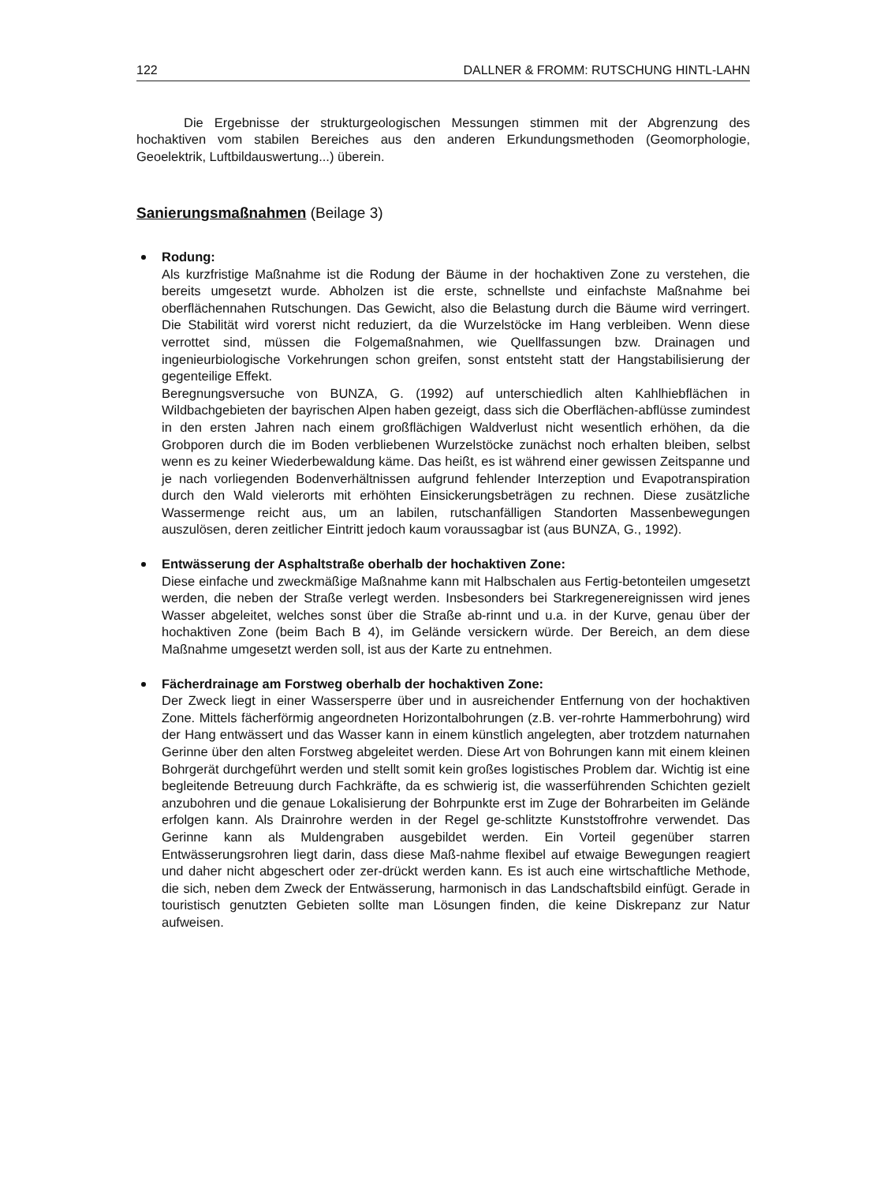122 DALLNER & FROMM: RUTSCHUNG HINTL-LAHN
Die Ergebnisse der strukturgeologischen Messungen stimmen mit der Abgrenzung des hochaktiven vom stabilen Bereiches aus den anderen Erkundungsmethoden (Geomorphologie, Geoelektrik, Luftbildauswertung...) überein.
Sanierungsmaßnahmen (Beilage 3)
Rodung:
Als kurzfristige Maßnahme ist die Rodung der Bäume in der hochaktiven Zone zu verstehen, die bereits umgesetzt wurde. Abholzen ist die erste, schnellste und einfachste Maßnahme bei oberflächennahen Rutschungen. Das Gewicht, also die Belastung durch die Bäume wird verringert. Die Stabilität wird vorerst nicht reduziert, da die Wurzelstöcke im Hang verbleiben. Wenn diese verrottet sind, müssen die Folgemaßnahmen, wie Quellfassungen bzw. Drainagen und ingenieurbiologische Vorkehrungen schon greifen, sonst entsteht statt der Hangstabilisierung der gegenteilige Effekt.
Beregnungsversuche von BUNZA, G. (1992) auf unterschiedlich alten Kahlhiebflächen in Wildbachgebieten der bayrischen Alpen haben gezeigt, dass sich die Oberflächen-abflüsse zumindest in den ersten Jahren nach einem großflächigen Waldverlust nicht wesentlich erhöhen, da die Grobporen durch die im Boden verbliebenen Wurzelstöcke zunächst noch erhalten bleiben, selbst wenn es zu keiner Wiederbewaldung käme. Das heißt, es ist während einer gewissen Zeitspanne und je nach vorliegenden Bodenverhältnissen aufgrund fehlender Interzeption und Evapotranspiration durch den Wald vielerorts mit erhöhten Einsickerungsbeträgen zu rechnen. Diese zusätzliche Wassermenge reicht aus, um an labilen, rutschanfälligen Standorten Massenbewegungen auszulösen, deren zeitlicher Eintritt jedoch kaum voraussagbar ist (aus BUNZA, G., 1992).
Entwässerung der Asphaltstraße oberhalb der hochaktiven Zone:
Diese einfache und zweckmäßige Maßnahme kann mit Halbschalen aus Fertig-betonteilen umgesetzt werden, die neben der Straße verlegt werden. Insbesonders bei Starkregenereignissen wird jenes Wasser abgeleitet, welches sonst über die Straße ab-rinnt und u.a. in der Kurve, genau über der hochaktiven Zone (beim Bach B 4), im Gelände versickern würde. Der Bereich, an dem diese Maßnahme umgesetzt werden soll, ist aus der Karte zu entnehmen.
Fächerdrainage am Forstweg oberhalb der hochaktiven Zone:
Der Zweck liegt in einer Wassersperre über und in ausreichender Entfernung von der hochaktiven Zone. Mittels fächerförmig angeordneten Horizontalbohrungen (z.B. ver-rohrte Hammerbohrung) wird der Hang entwässert und das Wasser kann in einem künstlich angelegten, aber trotzdem naturnahen Gerinne über den alten Forstweg abgeleitet werden. Diese Art von Bohrungen kann mit einem kleinen Bohrgerät durchgeführt werden und stellt somit kein großes logistisches Problem dar. Wichtig ist eine begleitende Betreuung durch Fachkräfte, da es schwierig ist, die wasserführenden Schichten gezielt anzubohren und die genaue Lokalisierung der Bohrpunkte erst im Zuge der Bohrarbeiten im Gelände erfolgen kann. Als Drainrohre werden in der Regel ge-schlitzte Kunststoffrohre verwendet. Das Gerinne kann als Muldengraben ausgebildet werden. Ein Vorteil gegenüber starren Entwässerungsrohren liegt darin, dass diese Maß-nahme flexibel auf etwaige Bewegungen reagiert und daher nicht abgeschert oder zer-drückt werden kann. Es ist auch eine wirtschaftliche Methode, die sich, neben dem Zweck der Entwässerung, harmonisch in das Landschaftsbild einfügt. Gerade in touristisch genutzten Gebieten sollte man Lösungen finden, die keine Diskrepanz zur Natur aufweisen.